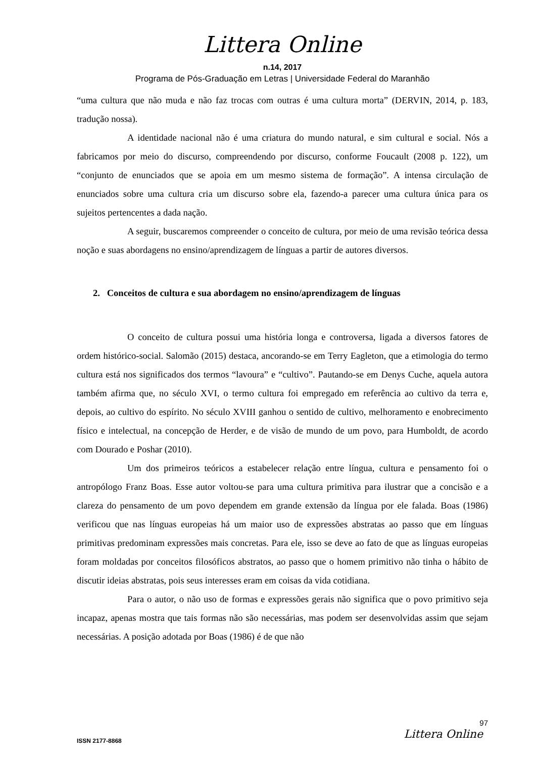Littera Online
n.14, 2017
Programa de Pós-Graduação em Letras | Universidade Federal do Maranhão
“uma cultura que não muda e não faz trocas com outras é uma cultura morta” (DERVIN, 2014, p. 183, tradução nossa).
A identidade nacional não é uma criatura do mundo natural, e sim cultural e social. Nós a fabricamos por meio do discurso, compreendendo por discurso, conforme Foucault (2008 p. 122), um “conjunto de enunciados que se apoia em um mesmo sistema de formação”. A intensa circulação de enunciados sobre uma cultura cria um discurso sobre ela, fazendo-a parecer uma cultura única para os sujeitos pertencentes a dada nação.
A seguir, buscaremos compreender o conceito de cultura, por meio de uma revisão teórica dessa noção e suas abordagens no ensino/aprendizagem de línguas a partir de autores diversos.
2. Conceitos de cultura e sua abordagem no ensino/aprendizagem de línguas
O conceito de cultura possui uma história longa e controversa, ligada a diversos fatores de ordem histórico-social. Salomão (2015) destaca, ancorando-se em Terry Eagleton, que a etimologia do termo cultura está nos significados dos termos “lavoura” e “cultivo”. Pautando-se em Denys Cuche, aquela autora também afirma que, no século XVI, o termo cultura foi empregado em referência ao cultivo da terra e, depois, ao cultivo do espírito. No século XVIII ganhou o sentido de cultivo, melhoramento e enobrecimento físico e intelectual, na concepção de Herder, e de visão de mundo de um povo, para Humboldt, de acordo com Dourado e Poshar (2010).
Um dos primeiros teóricos a estabelecer relação entre língua, cultura e pensamento foi o antropólogo Franz Boas. Esse autor voltou-se para uma cultura primitiva para ilustrar que a concisão e a clareza do pensamento de um povo dependem em grande extensão da língua por ele falada. Boas (1986) verificou que nas línguas europeias há um maior uso de expressões abstratas ao passo que em línguas primitivas predominam expressões mais concretas. Para ele, isso se deve ao fato de que as línguas europeias foram moldadas por conceitos filosóficos abstratos, ao passo que o homem primitivo não tinha o hábito de discutir ideias abstratas, pois seus interesses eram em coisas da vida cotidiana.
Para o autor, o não uso de formas e expressões gerais não significa que o povo primitivo seja incapaz, apenas mostra que tais formas não são necessárias, mas podem ser desenvolvidas assim que sejam necessárias. A posição adotada por Boas (1986) é de que não
97
ISSN 2177-8868
Littera Online